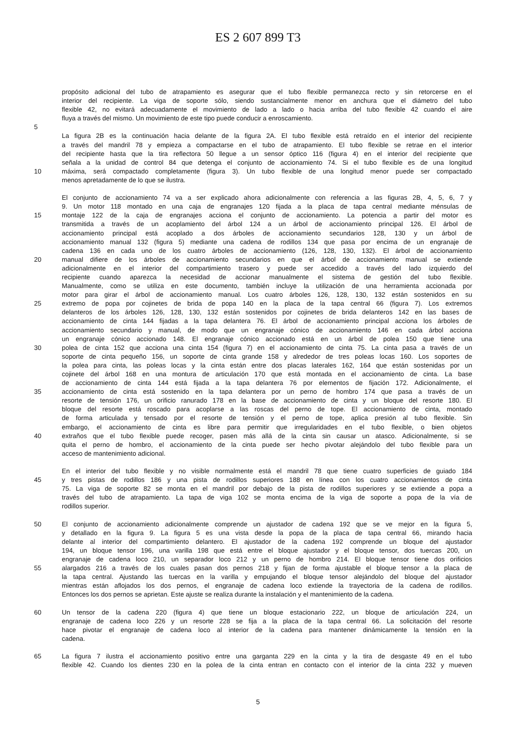ES 2 607 899 T3
propósito adicional del tubo de atrapamiento es asegurar que el tubo flexible permanezca recto y sin retorcerse en el
interior del recipiente. La viga de soporte sólo, siendo sustancialmente menor en anchura que el diámetro del tubo
flexible 42, no evitará adecuadamente el movimiento de lado a lado o hacia arriba del tubo flexible 42 cuando el aire
fluya a través del mismo. Un movimiento de este tipo puede conducir a enroscamiento.
5
La figura 2B es la continuación hacia delante de la figura 2A. El tubo flexible está retraído en el interior del recipiente
a través del mandril 78 y empieza a compactarse en el tubo de atrapamiento. El tubo flexible se retrae en el interior
del recipiente hasta que la tira reflectora 50 llegue a un sensor óptico 116 (figura 4) en el interior del recipiente que
señala a la unidad de control 84 que detenga el conjunto de accionamiento 74. Si el tubo flexible es de una longitud
10 máxima, será compactado completamente (figura 3). Un tubo flexible de una longitud menor puede ser compactado
menos apretadamente de lo que se ilustra.
El conjunto de accionamiento 74 va a ser explicado ahora adicionalmente con referencia a las figuras 2B, 4, 5, 6, 7 y
9. Un motor 118 montado en una caja de engranajes 120 fijada a la placa de tapa central mediante ménsulas de
15 montaje 122 de la caja de engranajes acciona el conjunto de accionamiento. La potencia a partir del motor es
transmitida a través de un acoplamiento del árbol 124 a un árbol de accionamiento principal 126. El árbol de
accionamiento principal está acoplado a dos árboles de accionamiento secundarios 128, 130 y un árbol de
accionamiento manual 132 (figura 5) mediante una cadena de rodillos 134 que pasa por encima de un engranaje de
cadena 136 en cada uno de los cuatro árboles de accionamiento (126, 128, 130, 132). El árbol de accionamiento
20 manual difiere de los árboles de accionamiento secundarios en que el árbol de accionamiento manual se extiende
adicionalmente en el interior del compartimiento trasero y puede ser accedido a través del lado izquierdo del
recipiente cuando aparezca la necesidad de accionar manualmente el sistema de gestión del tubo flexible.
Manualmente, como se utiliza en este documento, también incluye la utilización de una herramienta accionada por
motor para girar el árbol de accionamiento manual. Los cuatro árboles 126, 128, 130, 132 están sostenidos en su
25 extremo de popa por cojinetes de brida de popa 140 en la placa de la tapa central 66 (figura 7). Los extremos
delanteros de los árboles 126, 128, 130, 132 están sostenidos por cojinetes de brida delanteros 142 en las bases de
accionamiento de cinta 144 fijadas a la tapa delantera 76. El árbol de accionamiento principal acciona los árboles de
accionamiento secundario y manual, de modo que un engranaje cónico de accionamiento 146 en cada árbol acciona
un engranaje cónico accionado 148. El engranaje cónico accionado está en un árbol de polea 150 que tiene una
30 polea de cinta 152 que acciona una cinta 154 (figura 7) en el accionamiento de cinta 75. La cinta pasa a través de un
soporte de cinta pequeño 156, un soporte de cinta grande 158 y alrededor de tres poleas locas 160. Los soportes de
la polea para cinta, las poleas locas y la cinta están entre dos placas laterales 162, 164 que están sostenidas por un
cojinete del árbol 168 en una montura de articulación 170 que está montada en el accionamiento de cinta. La base
de accionamiento de cinta 144 está fijada a la tapa delantera 76 por elementos de fijación 172. Adicionalmente, el
35 accionamiento de cinta está sostenido en la tapa delantera por un perno de hombro 174 que pasa a través de un
resorte de tensión 176, un orificio ranurado 178 en la base de accionamiento de cinta y un bloque del resorte 180. El
bloque del resorte está roscado para acoplarse a las roscas del perno de tope. El accionamiento de cinta, montado
de forma articulada y tensado por el resorte de tensión y el perno de tope, aplica presión al tubo flexible. Sin
embargo, el accionamiento de cinta es libre para permitir que irregularidades en el tubo flexible, o bien objetos
40 extraños que el tubo flexible puede recoger, pasen más allá de la cinta sin causar un atasco. Adicionalmente, si se
quita el perno de hombro, el accionamiento de la cinta puede ser hecho pivotar alejándolo del tubo flexible para un
acceso de mantenimiento adicional.
En el interior del tubo flexible y no visible normalmente está el mandril 78 que tiene cuatro superficies de guiado 184
45 y tres pistas de rodillos 186 y una pista de rodillos superiores 188 en línea con los cuatro accionamientos de cinta
75. La viga de soporte 82 se monta en el mandril por debajo de la pista de rodillos superiores y se extiende a popa a
través del tubo de atrapamiento. La tapa de viga 102 se monta encima de la viga de soporte a popa de la vía de
rodillos superior.
50 El conjunto de accionamiento adicionalmente comprende un ajustador de cadena 192 que se ve mejor en la figura 5,
y detallado en la figura 9. La figura 5 es una vista desde la popa de la placa de tapa central 66, mirando hacia
delante al interior del compartimiento delantero. El ajustador de la cadena 192 comprende un bloque del ajustador
194, un bloque tensor 196, una varilla 198 que está entre el bloque ajustador y el bloque tensor, dos tuercas 200, un
engranaje de cadena loco 210, un separador loco 212 y un perno de hombro 214. El bloque tensor tiene dos orificios
55 alargados 216 a través de los cuales pasan dos pernos 218 y fijan de forma ajustable el bloque tensor a la placa de
la tapa central. Ajustando las tuercas en la varilla y empujando el bloque tensor alejándolo del bloque del ajustador
mientras están aflojados los dos pernos, el engranaje de cadena loco extiende la trayectoria de la cadena de rodillos.
Entonces los dos pernos se aprietan. Este ajuste se realiza durante la instalación y el mantenimiento de la cadena.
60 Un tensor de la cadena 220 (figura 4) que tiene un bloque estacionario 222, un bloque de articulación 224, un
engranaje de cadena loco 226 y un resorte 228 se fija a la placa de la tapa central 66. La solicitación del resorte
hace pivotar el engranaje de cadena loco al interior de la cadena para mantener dinámicamente la tensión en la
cadena.
65 La figura 7 ilustra el accionamiento positivo entre una garganta 229 en la cinta y la tira de desgaste 49 en el tubo
flexible 42. Cuando los dientes 230 en la polea de la cinta entran en contacto con el interior de la cinta 232 y mueven
5